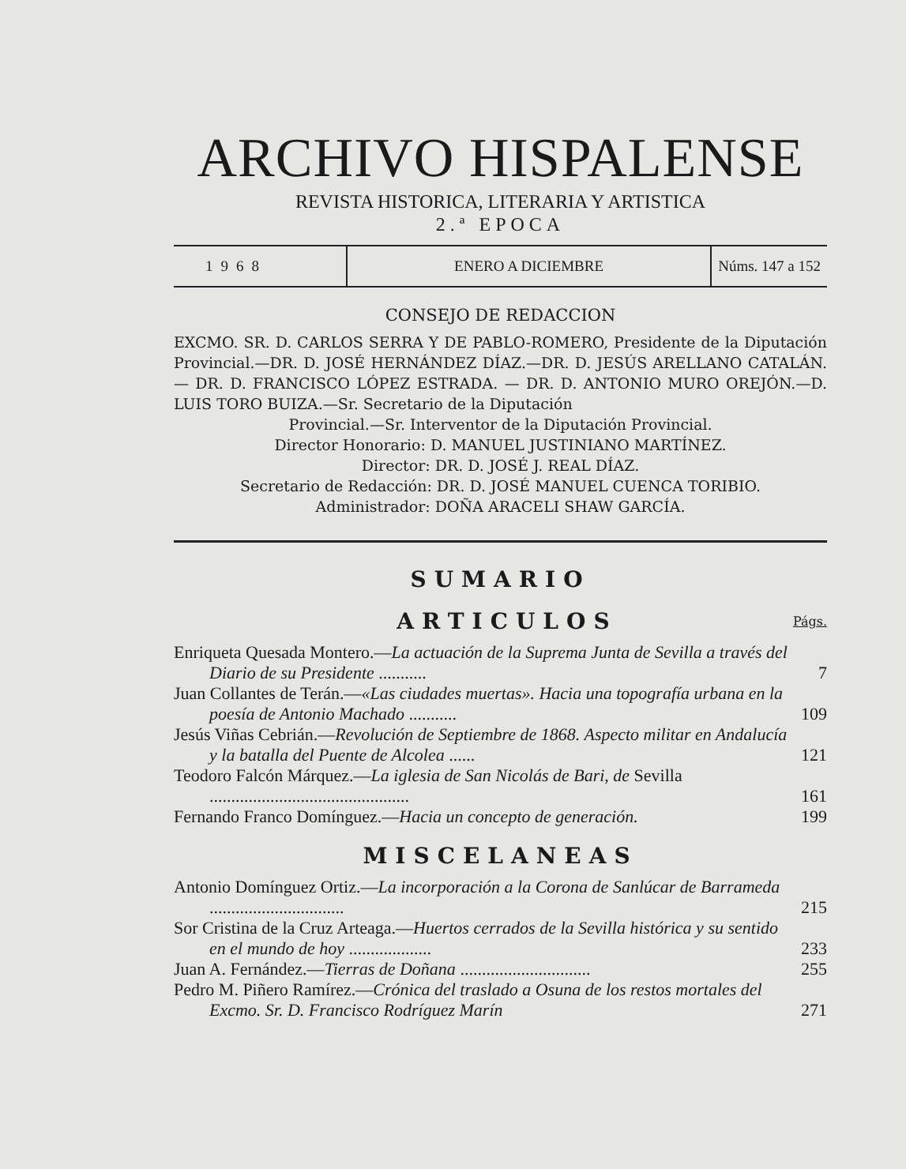ARCHIVO HISPALENSE
REVISTA HISTORICA, LITERARIA Y ARTISTICA
2.ª EPOCA
1968 ENERO A DICIEMBRE Núms. 147 a 152
CONSEJO DE REDACCION
EXCMO. SR. D. CARLOS SERRA Y DE PABLO-ROMERO, Presidente de la Diputación Provincial.—DR. D. JOSÉ HERNÁNDEZ DÍAZ.—DR. D. JESÚS ARELLANO CATALÁN. — DR. D. FRANCISCO LÓPEZ ESTRADA. — DR. D. ANTONIO MURO OREJÓN.—D. LUIS TORO BUIZA.—Sr. Secretario de la Diputación
Provincial.—Sr. Interventor de la Diputación Provincial.
Director Honorario: D. MANUEL JUSTINIANO MARTÍNEZ.
Director: DR. D. JOSÉ J. REAL DÍAZ.
Secretario de Redacción: DR. D. JOSÉ MANUEL CUENCA TORIBIO.
Administrador: DOÑA ARACELI SHAW GARCÍA.
SUMARIO
ARTICULOS
Págs.
Enriqueta Quesada Montero.—La actuación de la Suprema Junta de Sevilla a través del Diario de su Presidente ...........
7
Juan Collantes de Terán.—«Las ciudades muertas». Hacia una topografía urbana en la poesía de Antonio Machado ...........
109
Jesús Viñas Cebrián.—Revolución de Septiembre de 1868. Aspecto militar en Andalucía y la batalla del Puente de Alcolea ......
121
Teodoro Falcón Márquez.—La iglesia de San Nicolás de Bari, de Sevilla ..............................................
161
Fernando Franco Domínguez.—Hacia un concepto de generación.
199
MISCELANEAS
Antonio Domínguez Ortiz.—La incorporación a la Corona de Sanlúcar de Barrameda ...............................
215
Sor Cristina de la Cruz Arteaga.—Huertos cerrados de la Sevilla histórica y su sentido en el mundo de hoy ...................
233
Juan A. Fernández.—Tierras de Doñana ..............................
255
Pedro M. Piñero Ramírez.—Crónica del traslado a Osuna de los restos mortales del Excmo. Sr. D. Francisco Rodríguez Marín
271